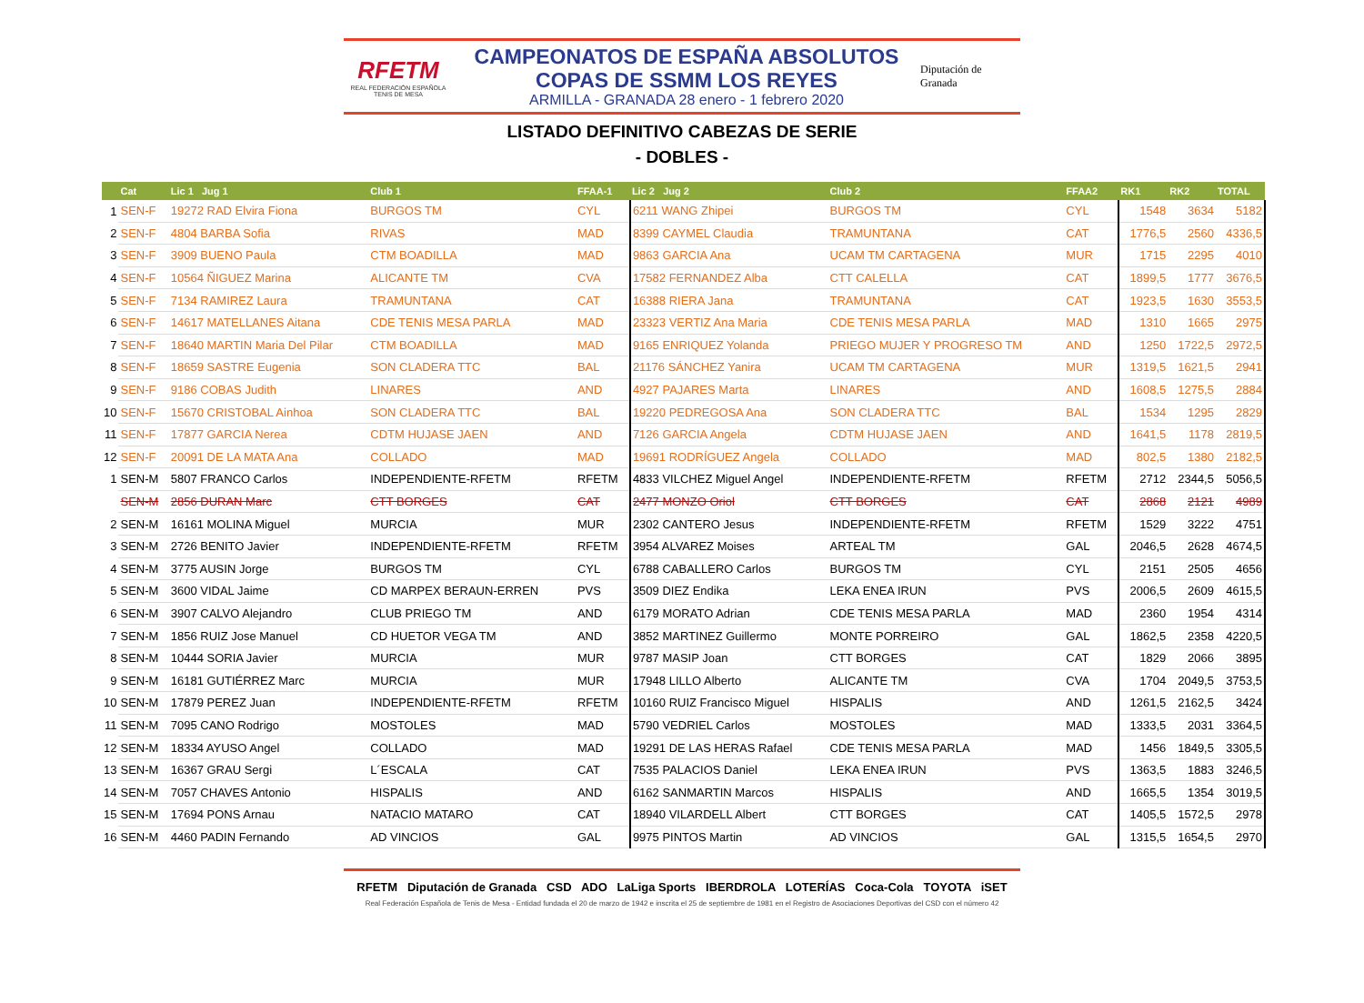RFETM
REAL FEDERACIÓN ESPAÑOLA TENIS DE MESA
CAMPEONATOS DE ESPAÑA ABSOLUTOS
COPAS DE SSMM LOS REYES
ARMILLA - GRANADA 28 enero - 1 febrero 2020
Diputación de Granada
LISTADO DEFINITIVO CABEZAS DE SERIE
- DOBLES -
| | Cat | Lic 1 Jug 1 | Club 1 | FFAA-1 | Lic 2 Jug 2 | Club 2 | FFAA2 | RK1 | RK2 | TOTAL |
| --- | --- | --- | --- | --- | --- | --- | --- | --- | --- | --- |
| 1 | SEN-F | 19272 RAD Elvira Fiona | BURGOS TM | CYL | 6211 WANG Zhipei | BURGOS TM | CYL | 1548 | 3634 | 5182 |
| 2 | SEN-F | 4804 BARBA Sofia | RIVAS | MAD | 8399 CAYMEL Claudia | TRAMUNTANA | CAT | 1776,5 | 2560 | 4336,5 |
| 3 | SEN-F | 3909 BUENO Paula | CTM BOADILLA | MAD | 9863 GARCIA Ana | UCAM TM CARTAGENA | MUR | 1715 | 2295 | 4010 |
| 4 | SEN-F | 10564 ÑIGUEZ Marina | ALICANTE TM | CVA | 17582 FERNANDEZ Alba | CTT CALELLA | CAT | 1899,5 | 1777 | 3676,5 |
| 5 | SEN-F | 7134 RAMIREZ Laura | TRAMUNTANA | CAT | 16388 RIERA Jana | TRAMUNTANA | CAT | 1923,5 | 1630 | 3553,5 |
| 6 | SEN-F | 14617 MATELLANES Aitana | CDE TENIS MESA PARLA | MAD | 23323 VERTIZ Ana Maria | CDE TENIS MESA PARLA | MAD | 1310 | 1665 | 2975 |
| 7 | SEN-F | 18640 MARTIN Maria Del Pilar | CTM BOADILLA | MAD | 9165 ENRIQUEZ Yolanda | PRIEGO MUJER Y PROGRESO TM | AND | 1250 | 1722,5 | 2972,5 |
| 8 | SEN-F | 18659 SASTRE Eugenia | SON CLADERA TTC | BAL | 21176 SÁNCHEZ Yanira | UCAM TM CARTAGENA | MUR | 1319,5 | 1621,5 | 2941 |
| 9 | SEN-F | 9186 COBAS Judith | LINARES | AND | 4927 PAJARES Marta | LINARES | AND | 1608,5 | 1275,5 | 2884 |
| 10 | SEN-F | 15670 CRISTOBAL Ainhoa | SON CLADERA TTC | BAL | 19220 PEDREGOSA Ana | SON CLADERA TTC | BAL | 1534 | 1295 | 2829 |
| 11 | SEN-F | 17877 GARCIA Nerea | CDTM HUJASE JAEN | AND | 7126 GARCIA Angela | CDTM HUJASE JAEN | AND | 1641,5 | 1178 | 2819,5 |
| 12 | SEN-F | 20091 DE LA MATA Ana | COLLADO | MAD | 19691 RODRÍGUEZ Angela | COLLADO | MAD | 802,5 | 1380 | 2182,5 |
| 1 | SEN-M | 5807 FRANCO Carlos | INDEPENDIENTE-RFETM | RFETM | 4833 VILCHEZ Miguel Angel | INDEPENDIENTE-RFETM | RFETM | 2712 | 2344,5 | 5056,5 |
| | SEN-M | 2856 DURAN Marc | CTT BORGES | CAT | 2477 MONZO Oriol | CTT BORGES | CAT | 2868 | 2121 | 4989 |
| 2 | SEN-M | 16161 MOLINA Miguel | MURCIA | MUR | 2302 CANTERO Jesus | INDEPENDIENTE-RFETM | RFETM | 1529 | 3222 | 4751 |
| 3 | SEN-M | 2726 BENITO Javier | INDEPENDIENTE-RFETM | RFETM | 3954 ALVAREZ Moises | ARTEAL TM | GAL | 2046,5 | 2628 | 4674,5 |
| 4 | SEN-M | 3775 AUSIN Jorge | BURGOS TM | CYL | 6788 CABALLERO Carlos | BURGOS TM | CYL | 2151 | 2505 | 4656 |
| 5 | SEN-M | 3600 VIDAL Jaime | CD MARPEX BERAUN-ERREN | PVS | 3509 DIEZ Endika | LEKA ENEA IRUN | PVS | 2006,5 | 2609 | 4615,5 |
| 6 | SEN-M | 3907 CALVO Alejandro | CLUB PRIEGO TM | AND | 6179 MORATO Adrian | CDE TENIS MESA PARLA | MAD | 2360 | 1954 | 4314 |
| 7 | SEN-M | 1856 RUIZ Jose Manuel | CD HUETOR VEGA TM | AND | 3852 MARTINEZ Guillermo | MONTE PORREIRO | GAL | 1862,5 | 2358 | 4220,5 |
| 8 | SEN-M | 10444 SORIA Javier | MURCIA | MUR | 9787 MASIP Joan | CTT BORGES | CAT | 1829 | 2066 | 3895 |
| 9 | SEN-M | 16181 GUTIÉRREZ Marc | MURCIA | MUR | 17948 LILLO Alberto | ALICANTE TM | CVA | 1704 | 2049,5 | 3753,5 |
| 10 | SEN-M | 17879 PEREZ Juan | INDEPENDIENTE-RFETM | RFETM | 10160 RUIZ Francisco Miguel | HISPALIS | AND | 1261,5 | 2162,5 | 3424 |
| 11 | SEN-M | 7095 CANO Rodrigo | MOSTOLES | MAD | 5790 VEDRIEL Carlos | MOSTOLES | MAD | 1333,5 | 2031 | 3364,5 |
| 12 | SEN-M | 18334 AYUSO Angel | COLLADO | MAD | 19291 DE LAS HERAS Rafael | CDE TENIS MESA PARLA | MAD | 1456 | 1849,5 | 3305,5 |
| 13 | SEN-M | 16367 GRAU Sergi | L´ESCALA | CAT | 7535 PALACIOS Daniel | LEKA ENEA IRUN | PVS | 1363,5 | 1883 | 3246,5 |
| 14 | SEN-M | 7057 CHAVES Antonio | HISPALIS | AND | 6162 SANMARTIN Marcos | HISPALIS | AND | 1665,5 | 1354 | 3019,5 |
| 15 | SEN-M | 17694 PONS Arnau | NATACIO MATARO | CAT | 18940 VILARDELL Albert | CTT BORGES | CAT | 1405,5 | 1572,5 | 2978 |
| 16 | SEN-M | 4460 PADIN Fernando | AD VINCIOS | GAL | 9975 PINTOS Martin | AD VINCIOS | GAL | 1315,5 | 1654,5 | 2970 |
RFETM Diputación de Granada CSD ADO LaLiga Sports IBERDROLA LOTERÍAS Coca-Cola TOYOTA iSET
Real Federación Española de Tenis de Mesa - Entidad fundada el 20 de marzo de 1942 e inscrita el 25 de septiembre de 1981 en el Registro de Asociaciones Deportivas del CSD con el número 42